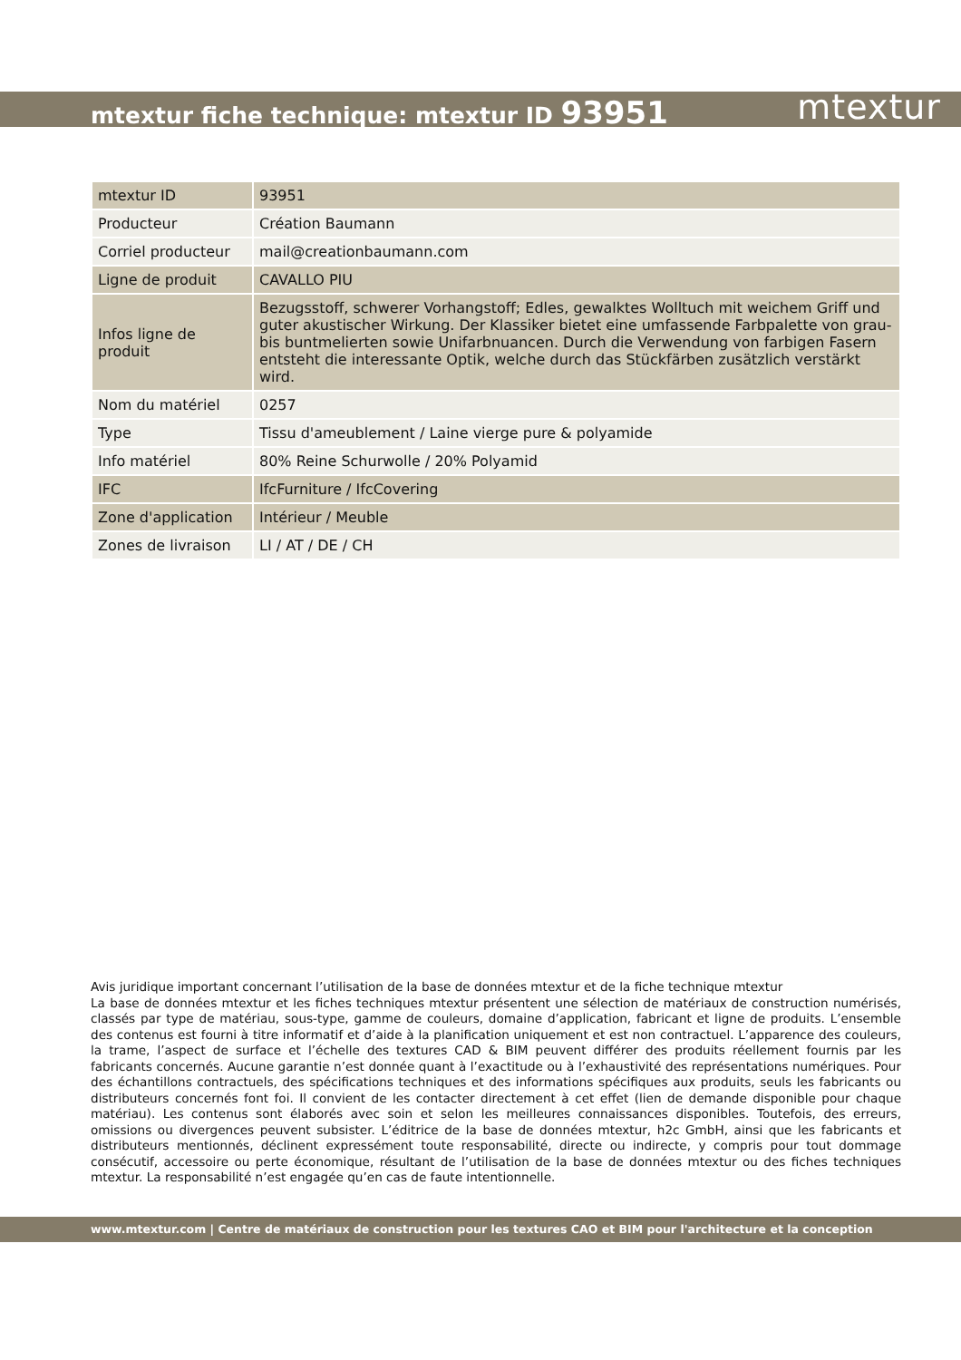mtextur fiche technique: mtextur ID 93951
mtextur
| mtextur ID | 93951 |
| Producteur | Création Baumann |
| Corriel producteur | mail@creationbaumann.com |
| Ligne de produit | CAVALLO PIU |
| Infos ligne de produit | Bezugsstoff, schwerer Vorhangstoff; Edles, gewalktes Wolltuch mit weichem Griff und guter akustischer Wirkung. Der Klassiker bietet eine umfassende Farbpalette von grau- bis buntmelierten sowie Unifarbnuancen. Durch die Verwendung von farbigen Fasern entsteht die interessante Optik, welche durch das Stückfärben zusätzlich verstärkt wird. |
| Nom du matériel | 0257 |
| Type | Tissu d'ameublement / Laine vierge pure & polyamide |
| Info matériel | 80% Reine Schurwolle / 20% Polyamid |
| IFC | IfcFurniture / IfcCovering |
| Zone d'application | Intérieur / Meuble |
| Zones de livraison | LI / AT / DE / CH |
Avis juridique important concernant l’utilisation de la base de données mtextur et de la fiche technique mtextur
La base de données mtextur et les fiches techniques mtextur présentent une sélection de matériaux de construction numérisés, classés par type de matériau, sous-type, gamme de couleurs, domaine d’application, fabricant et ligne de produits. L’ensemble des contenus est fourni à titre informatif et d’aide à la planification uniquement et est non contractuel. L’apparence des couleurs, la trame, l’aspect de surface et l’échelle des textures CAD & BIM peuvent différer des produits réellement fournis par les fabricants concernés. Aucune garantie n’est donnée quant à l’exactitude ou à l’exhaustivité des représentations numériques. Pour des échantillons contractuels, des spécifications techniques et des informations spécifiques aux produits, seuls les fabricants ou distributeurs concernés font foi. Il convient de les contacter directement à cet effet (lien de demande disponible pour chaque matériau). Les contenus sont élaborés avec soin et selon les meilleures connaissances disponibles. Toutefois, des erreurs, omissions ou divergences peuvent subsister. L’éditrice de la base de données mtextur, h2c GmbH, ainsi que les fabricants et distributeurs mentionnés, déclinent expressément toute responsabilité, directe ou indirecte, y compris pour tout dommage consécutif, accessoire ou perte économique, résultant de l’utilisation de la base de données mtextur ou des fiches techniques mtextur. La responsabilité n’est engagée qu’en cas de faute intentionnelle.
www.mtextur.com | Centre de matériaux de construction pour les textures CAO et BIM pour l'architecture et la conception